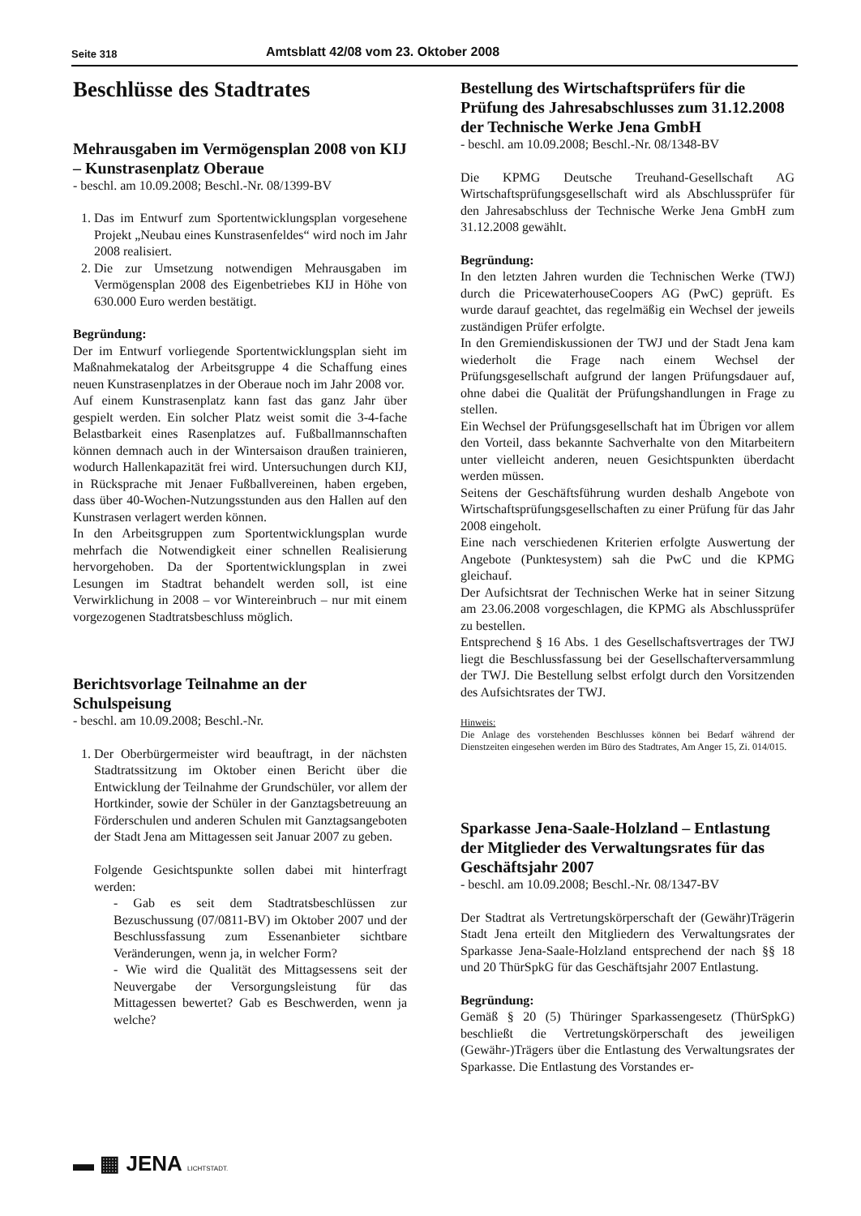Seite 318 Amtsblatt 42/08 vom 23. Oktober 2008
Beschlüsse des Stadtrates
Mehrausgaben im Vermögensplan 2008 von KIJ – Kunstrasenplatz Oberaue
- beschl. am 10.09.2008; Beschl.-Nr. 08/1399-BV
1. Das im Entwurf zum Sportentwicklungsplan vorgesehene Projekt „Neubau eines Kunstrasenfeldes“ wird noch im Jahr 2008 realisiert.
2. Die zur Umsetzung notwendigen Mehrausgaben im Vermögensplan 2008 des Eigenbetriebes KIJ in Höhe von 630.000 Euro werden bestätigt.
Begründung:
Der im Entwurf vorliegende Sportentwicklungsplan sieht im Maßnahmekatalog der Arbeitsgruppe 4 die Schaffung eines neuen Kunstrasenplatzes in der Oberaue noch im Jahr 2008 vor.
Auf einem Kunstrasenplatz kann fast das ganz Jahr über gespielt werden. Ein solcher Platz weist somit die 3-4-fache Belastbarkeit eines Rasenplatzes auf. Fußballmannschaften können demnach auch in der Wintersaison draußen trainieren, wodurch Hallenkapazität frei wird. Untersuchungen durch KIJ, in Rücksprache mit Jenaer Fußballvereinen, haben ergeben, dass über 40-Wochen-Nutzungsstunden aus den Hallen auf den Kunstrasen verlagert werden können.
In den Arbeitsgruppen zum Sportentwicklungsplan wurde mehrfach die Notwendigkeit einer schnellen Realisierung hervorgehoben. Da der Sportentwicklungsplan in zwei Lesungen im Stadtrat behandelt werden soll, ist eine Verwirklichung in 2008 – vor Wintereinbruch – nur mit einem vorgezogenen Stadtratsbeschluss möglich.
Berichtsvorlage Teilnahme an der Schulspeisung
- beschl. am 10.09.2008; Beschl.-Nr.
1. Der Oberbürgermeister wird beauftragt, in der nächsten Stadtratssitzung im Oktober einen Bericht über die Entwicklung der Teilnahme der Grundschüler, vor allem der Hortkinder, sowie der Schüler in der Ganztagsbetreuung an Förderschulen und anderen Schulen mit Ganztagsangeboten der Stadt Jena am Mittagessen seit Januar 2007 zu geben.
Folgende Gesichtspunkte sollen dabei mit hinterfragt werden:
- Gab es seit dem Stadtratsbeschlüssen zur Bezuschussung (07/0811-BV) im Oktober 2007 und der Beschlussfassung zum Essenanbieter sichtbare Veränderungen, wenn ja, in welcher Form?
- Wie wird die Qualität des Mittagsessens seit der Neuvergabe der Versorgungsleistung für das Mittagessen bewertet? Gab es Beschwerden, wenn ja welche?
Bestellung des Wirtschaftsprüfers für die Prüfung des Jahresabschlusses zum 31.12.2008 der Technische Werke Jena GmbH
- beschl. am 10.09.2008; Beschl.-Nr. 08/1348-BV
Die KPMG Deutsche Treuhand-Gesellschaft AG Wirtschaftsprüfungsgesellschaft wird als Abschlussprüfer für den Jahresabschluss der Technische Werke Jena GmbH zum 31.12.2008 gewählt.
Begründung:
In den letzten Jahren wurden die Technischen Werke (TWJ) durch die PricewaterhouseCoopers AG (PwC) geprüft. Es wurde darauf geachtet, das regelmäßig ein Wechsel der jeweils zuständigen Prüfer erfolgte.
In den Gremiendiskussionen der TWJ und der Stadt Jena kam wiederholt die Frage nach einem Wechsel der Prüfungsgesellschaft aufgrund der langen Prüfungsdauer auf, ohne dabei die Qualität der Prüfungshandlungen in Frage zu stellen.
Ein Wechsel der Prüfungsgesellschaft hat im Übrigen vor allem den Vorteil, dass bekannte Sachverhalte von den Mitarbeitern unter vielleicht anderen, neuen Gesichtspunkten überdacht werden müssen.
Seitens der Geschäftsführung wurden deshalb Angebote von Wirtschaftsprüfungsgesellschaften zu einer Prüfung für das Jahr 2008 eingeholt.
Eine nach verschiedenen Kriterien erfolgte Auswertung der Angebote (Punktesystem) sah die PwC und die KPMG gleichauf.
Der Aufsichtsrat der Technischen Werke hat in seiner Sitzung am 23.06.2008 vorgeschlagen, die KPMG als Abschlussprüfer zu bestellen.
Entsprechend § 16 Abs. 1 des Gesellschaftsvertrages der TWJ liegt die Beschlussfassung bei der Gesellschafterversammlung der TWJ. Die Bestellung selbst erfolgt durch den Vorsitzenden des Aufsichtsrates der TWJ.
Hinweis:
Die Anlage des vorstehenden Beschlusses können bei Bedarf während der Dienstzeiten eingesehen werden im Büro des Stadtrates, Am Anger 15, Zi. 014/015.
Sparkasse Jena-Saale-Holzland – Entlastung der Mitglieder des Verwaltungsrates für das Geschäftsjahr 2007
- beschl. am 10.09.2008; Beschl.-Nr. 08/1347-BV
Der Stadtrat als Vertretungskörperschaft der (Gewähr)Trägerin Stadt Jena erteilt den Mitgliedern des Verwaltungsrates der Sparkasse Jena-Saale-Holzland entsprechend der nach §§ 18 und 20 ThürSpkG für das Geschäftsjahr 2007 Entlastung.
Begründung:
Gemäß § 20 (5) Thüringer Sparkassengesetz (ThürSpkG) beschließt die Vertretungskörperschaft des jeweiligen (Gewähr-)Trägers über die Entlastung des Verwaltungsrates der Sparkasse. Die Entlastung des Vorstandes er-
▬ ▦ JENA LICHTSTADT.